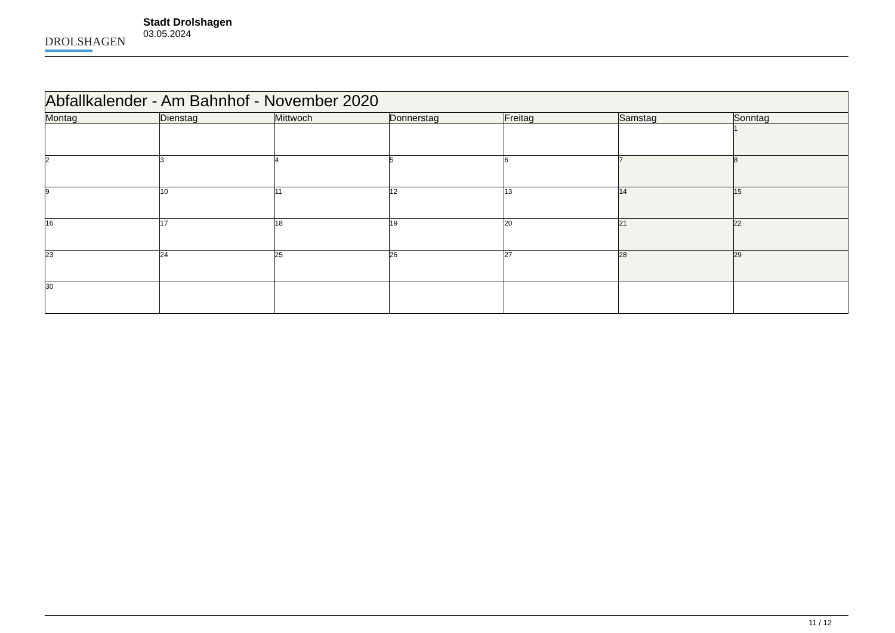DROLSHAGEN
Stadt Drolshagen
03.05.2024
| Abfallkalender - Am Bahnhof - November 2020 | | | | | | |
| --- | --- | --- | --- | --- | --- | --- |
| Montag | Dienstag | Mittwoch | Donnerstag | Freitag | Samstag | Sonntag |
| | | | | | | 1 |
| 2 | 3 | 4 | 5 | 6 | 7 | 8 |
| 9 | 10 | 11 | 12 | 13 | 14 | 15 |
| 16 | 17 | 18 | 19 | 20 | 21 | 22 |
| 23 | 24 | 25 | 26 | 27 | 28 | 29 |
| 30 | | | | | | |
11 / 12